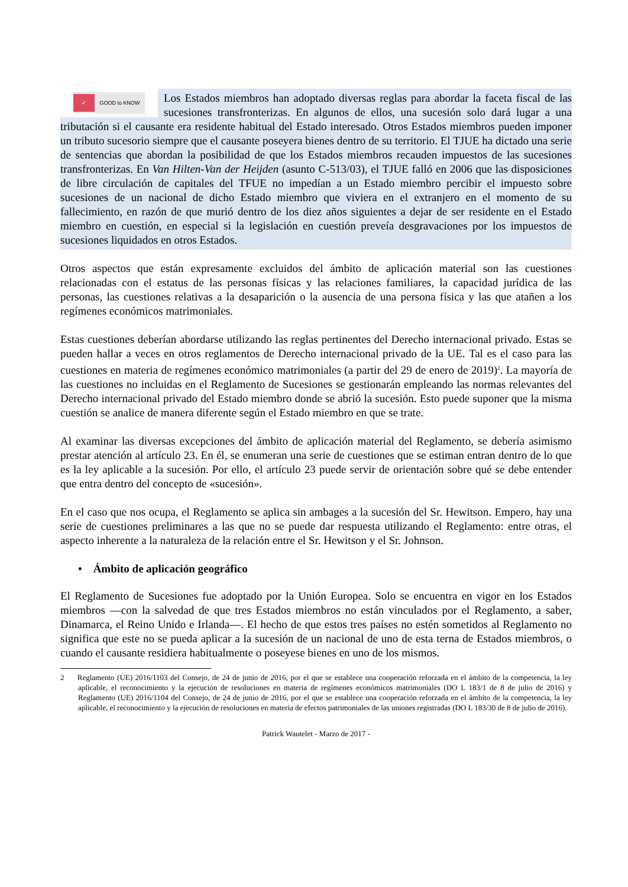✓ GOOD to KNOW
Los Estados miembros han adoptado diversas reglas para abordar la faceta fiscal de las sucesiones transfronterizas. En algunos de ellos, una sucesión solo dará lugar a una tributación si el causante era residente habitual del Estado interesado. Otros Estados miembros pueden imponer un tributo sucesorio siempre que el causante poseyera bienes dentro de su territorio. El TJUE ha dictado una serie de sentencias que abordan la posibilidad de que los Estados miembros recauden impuestos de las sucesiones transfronterizas. En Van Hilten-Van der Heijden (asunto C-513/03), el TJUE falló en 2006 que las disposiciones de libre circulación de capitales del TFUE no impedían a un Estado miembro percibir el impuesto sobre sucesiones de un nacional de dicho Estado miembro que viviera en el extranjero en el momento de su fallecimiento, en razón de que murió dentro de los diez años siguientes a dejar de ser residente en el Estado miembro en cuestión, en especial si la legislación en cuestión preveía desgravaciones por los impuestos de sucesiones liquidados en otros Estados.
Otros aspectos que están expresamente excluidos del ámbito de aplicación material son las cuestiones relacionadas con el estatus de las personas físicas y las relaciones familiares, la capacidad jurídica de las personas, las cuestiones relativas a la desaparición o la ausencia de una persona física y las que atañen a los regímenes económicos matrimoniales.
Estas cuestiones deberían abordarse utilizando las reglas pertinentes del Derecho internacional privado. Estas se pueden hallar a veces en otros reglamentos de Derecho internacional privado de la UE. Tal es el caso para las cuestiones en materia de regímenes económico matrimoniales (a partir del 29 de enero de 2019)<sup>2</sup>. La mayoría de las cuestiones no incluidas en el Reglamento de Sucesiones se gestionarán empleando las normas relevantes del Derecho internacional privado del Estado miembro donde se abrió la sucesión. Esto puede suponer que la misma cuestión se analice de manera diferente según el Estado miembro en que se trate.
Al examinar las diversas excepciones del ámbito de aplicación material del Reglamento, se debería asimismo prestar atención al artículo 23. En él, se enumeran una serie de cuestiones que se estiman entran dentro de lo que es la ley aplicable a la sucesión. Por ello, el artículo 23 puede servir de orientación sobre qué se debe entender que entra dentro del concepto de «sucesión».
En el caso que nos ocupa, el Reglamento se aplica sin ambages a la sucesión del Sr. Hewitson. Empero, hay una serie de cuestiones preliminares a las que no se puede dar respuesta utilizando el Reglamento: entre otras, el aspecto inherente a la naturaleza de la relación entre el Sr. Hewitson y el Sr. Johnson.
• Ámbito de aplicación geográfico
El Reglamento de Sucesiones fue adoptado por la Unión Europea. Solo se encuentra en vigor en los Estados miembros —con la salvedad de que tres Estados miembros no están vinculados por el Reglamento, a saber, Dinamarca, el Reino Unido e Irlanda—. El hecho de que estos tres países no estén sometidos al Reglamento no significa que este no se pueda aplicar a la sucesión de un nacional de uno de esta terna de Estados miembros, o cuando el causante residiera habitualmente o poseyese bienes en uno de los mismos.
2 Reglamento (UE) 2016/1103 del Consejo, de 24 de junio de 2016, por el que se establece una cooperación reforzada en el ámbito de la competencia, la ley aplicable, el reconocimiento y la ejecución de resoluciones en materia de regímenes económicos matrimoniales (DO L 183/1 de 8 de julio de 2016) y Reglamento (UE) 2016/1104 del Consejo, de 24 de junio de 2016, por el que se establece una cooperación reforzada en el ámbito de la competencia, la ley aplicable, el reconocimiento y la ejecución de resoluciones en materia de efectos patrimoniales de las uniones registradas (DO L 183/30 de 8 de julio de 2016).
Patrick Wautelet - Marzo de 2017 -